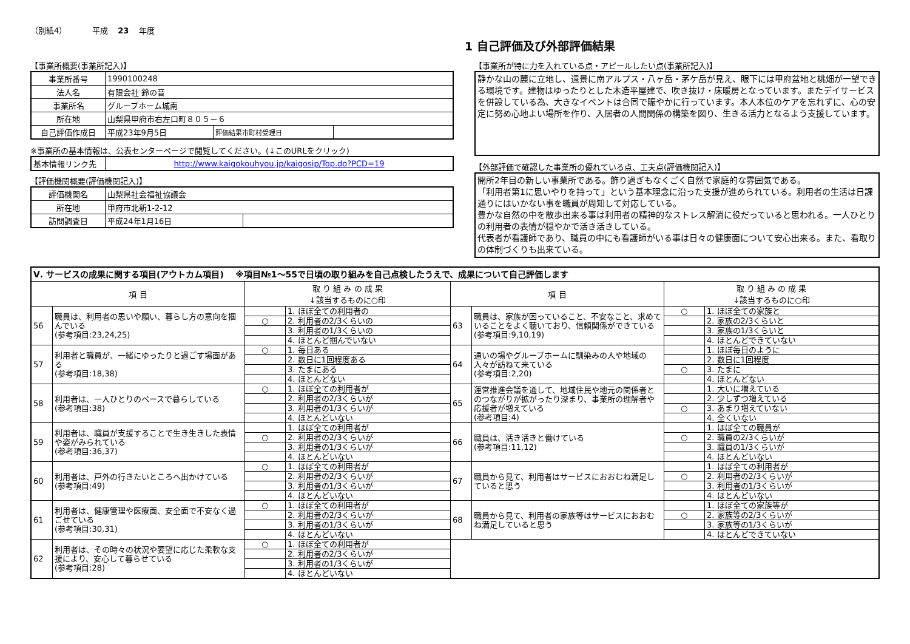（別紙4） 平成 23 年度
1 自己評価及び外部評価結果
【事業所概要(事業所記入)】
| 事業所番号 | 1990100248 | | |
| 法人名 | 有限会社 鈴の音 | | |
| 事業所名 | グループホーム城南 | | |
| 所在地 | 山梨県甲府市右左口町８０５－６ | | |
| 自己評価作成日 | 平成23年9月5日 | 評価結果市町村受理日 | |
※事業所の基本情報は、公表センターページで閲覧してください。(↓このURLをクリック)
| 基本情報リンク先 | http://www.kaigokouhyou.jp/kaigosip/Top.do?PCD=19 |
【評価機関概要(評価機関記入)】
| 評価機関名 | 山梨県社会福祉協議会 | |
| 所在地 | 甲府市北新1-2-12 | |
| 訪問調査日 | 平成24年1月16日 | |
【事業所が特に力を入れている点・アピールしたい点(事業所記入)】
静かな山の麓に立地し、遠景に南アルプス・八ヶ岳・茅ケ岳が見え、眼下には甲府盆地と桃畑が一望できる環境です。建物はゆったりとした木造平屋建で、吹き抜け・床暖房となっています。またデイサービスを併設している為、大きなイベントは合同で賑やかに行っています。本人本位のケアを忘れずに、心の安定に努め心地よい場所を作り、入居者の人間関係の構築を図り、生きる活力となるよう支援しています。
【外部評価で確認した事業所の優れている点、工夫点(評価機関記入)】
開所2年目の新しい事業所である。飾り過ぎもなくごく自然で家庭的な雰囲気である。
「利用者第1に思いやりを持って」という基本理念に沿った支援が進められている。利用者の生活は日課通りにはいかない事を職員が周知して対応している。
豊かな自然の中を散歩出来る事は利用者の精神的なストレス解消に役だっていると思われる。一人ひとりの利用者の表情が穏やかで活き活きしている。
代表者が看護師であり、職員の中にも看護師がいる事は日々の健康面について安心出来る。また、看取りの体制づくりも出来ている。
| Ⅴ. サービスの成果に関する項目(アウトカム項目) ※項目№1～55で日頃の取り組みを自己点検したうえで、成果について自己評価します | | | | | | | |
| 項 目 | | 取 り 組 み の 成 果 ↓該当するものに○印 | | 項 目 | | 取 り 組 み の 成 果 ↓該当するものに○印 | |
| 56 | 職員は、利用者の思いや願い、暮らし方の意向を掴んでいる (参考項目:23,24,25) | | 1. ほぼ全ての利用者の | 63 | 職員は、家族が困っていること、不安なこと、求めていることをよく聴いており、信頼関係ができている (参考項目:9,10,19) | ○ | 1. ほぼ全ての家族と |
| | | ○ | 2. 利用者の2/3くらいの | | | | 2. 家族の2/3くらいと |
| | | | 3. 利用者の1/3くらいの | | | | 3. 家族の1/3くらいと |
| | | | 4. ほとんど掴んでいない | | | | 4. ほとんどできていない |
| 57 | 利用者と職員が、一緒にゆったりと過ごす場面がある (参考項目:18,38) | ○ | 1. 毎日ある | 64 | 通いの場やグループホームに馴染みの人や地域の人々が訪ねて来ている (参考項目:2,20) | | 1. ほぼ毎日のように |
| | | | 2. 数日に1回程度ある | | | | 2. 数日に1回程度 |
| | | | 3. たまにある | | | ○ | 3. たまに |
| | | | 4. ほとんどない | | | | 4. ほとんどない |
| 58 | 利用者は、一人ひとりのペースで暮らしている (参考項目:38) | ○ | 1. ほぼ全ての利用者が | 65 | 運営推進会議を通して、地域住民や地元の関係者とのつながりが拡がったり深まり、事業所の理解者や応援者が増えている (参考項目:4) | | 1. 大いに増えている |
| | | | 2. 利用者の2/3くらいが | | | | 2. 少しずつ増えている |
| | | | 3. 利用者の1/3くらいが | | | ○ | 3. あまり増えていない |
| | | | 4. ほとんどいない | | | | 4. 全くいない |
| 59 | 利用者は、職員が支援することで生き生きした表情や姿がみられている (参考項目:36,37) | | 1. ほぼ全ての利用者が | 66 | 職員は、活き活きと働けている (参考項目:11,12) | | 1. ほぼ全ての職員が |
| | | ○ | 2. 利用者の2/3くらいが | | | ○ | 2. 職員の2/3くらいが |
| | | | 3. 利用者の1/3くらいが | | | | 3. 職員の1/3くらいが |
| | | | 4. ほとんどいない | | | | 4. ほとんどいない |
| 60 | 利用者は、戸外の行きたいところへ出かけている (参考項目:49) | ○ | 1. ほぼ全ての利用者が | 67 | 職員から見て、利用者はサービスにおおむね満足していると思う | | 1. ほぼ全ての利用者が |
| | | | 2. 利用者の2/3くらいが | | | ○ | 2. 利用者の2/3くらいが |
| | | | 3. 利用者の1/3くらいが | | | | 3. 利用者の1/3くらいが |
| | | | 4. ほとんどいない | | | | 4. ほとんどいない |
| 61 | 利用者は、健康管理や医療面、安全面で不安なく過ごせている (参考項目:30,31) | ○ | 1. ほぼ全ての利用者が | 68 | 職員から見て、利用者の家族等はサービスにおおむね満足していると思う | | 1. ほぼ全ての家族等が |
| | | | 2. 利用者の2/3くらいが | | | ○ | 2. 家族等の2/3くらいが |
| | | | 3. 利用者の1/3くらいが | | | | 3. 家族等の1/3くらいが |
| | | | 4. ほとんどいない | | | | 4. ほとんどできていない |
| 62 | 利用者は、その時々の状況や要望に応じた柔軟な支援により、安心して暮らせている (参考項目:28) | ○ | 1. ほぼ全ての利用者が | | | | |
| | | | 2. 利用者の2/3くらいが | | | | |
| | | | 3. 利用者の1/3くらいが | | | | |
| | | | 4. ほとんどいない | | | | |